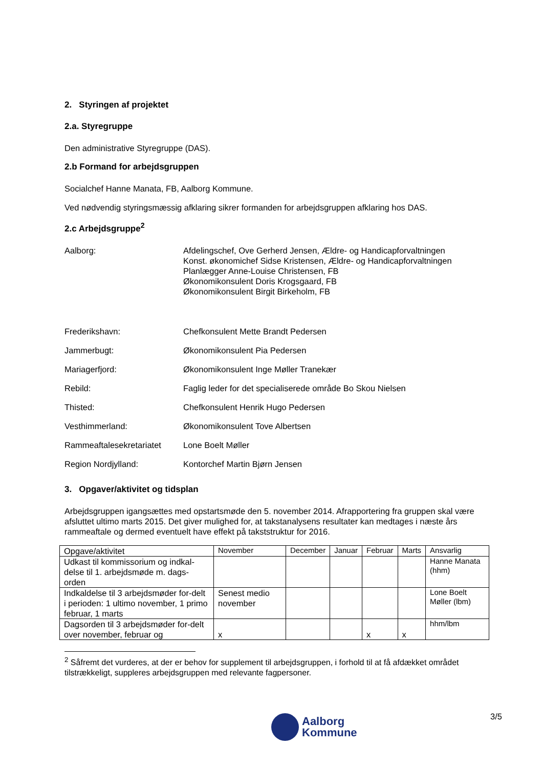2. Styringen af projektet
2.a. Styregruppe
Den administrative Styregruppe (DAS).
2.b Formand for arbejdsgruppen
Socialchef Hanne Manata, FB, Aalborg Kommune.
Ved nødvendig styringsmæssig afklaring sikrer formanden for arbejdsgruppen afklaring hos DAS.
2.c Arbejdsgruppe<sup>2</sup>
Aalborg: Afdelingschef, Ove Gerherd Jensen, Ældre- og Handicapforvaltningen
Konst. økonomichef Sidse Kristensen, Ældre- og Handicapforvaltningen
Planlægger Anne-Louise Christensen, FB
Økonomikonsulent Doris Krogsgaard, FB
Økonomikonsulent Birgit Birkeholm, FB
Frederikshavn: Chefkonsulent Mette Brandt Pedersen
Jammerbugt: Økonomikonsulent Pia Pedersen
Mariagerfjord: Økonomikonsulent Inge Møller Tranekær
Rebild: Faglig leder for det specialiserede område Bo Skou Nielsen
Thisted: Chefkonsulent Henrik Hugo Pedersen
Vesthimmerland: Økonomikonsulent Tove Albertsen
Rammeaftalesekretariatet
Lone Boelt Møller
Region Nordjylland: Kontorchef Martin Bjørn Jensen
3. Opgaver/aktivitet og tidsplan
Arbejdsgruppen igangsættes med opstartsmøde den 5. november 2014. Afrapportering fra gruppen skal være afsluttet ultimo marts 2015. Det giver mulighed for, at takstanalysens resultater kan medtages i næste års rammeaftale og dermed eventuelt have effekt på takststruktur for 2016.
| Opgave/aktivitet | November | December | Januar | Februar | Marts | Ansvarlig |
| --- | --- | --- | --- | --- | --- | --- |
| Udkast til kommissorium og indkal-delse til 1. arbejdsmøde m. dags-orden | | | | | | Hanne Manata (hhm) |
| Indkaldelse til 3 arbejdsmøder for-delt i perioden: 1 ultimo november, 1 primo februar, 1 marts | Senest medio november | | | | | Lone Boelt Møller (lbm) |
| Dagsorden til 3 arbejdsmøder for-delt over november, februar og | x | | | x | x | hhm/lbm |
<sup>2</sup> Såfremt det vurderes, at der er behov for supplement til arbejdsgruppen, i forhold til at få afdækket området tilstrækkeligt, suppleres arbejdsgruppen med relevante fagpersoner.
3/5
Aalborg
Kommune